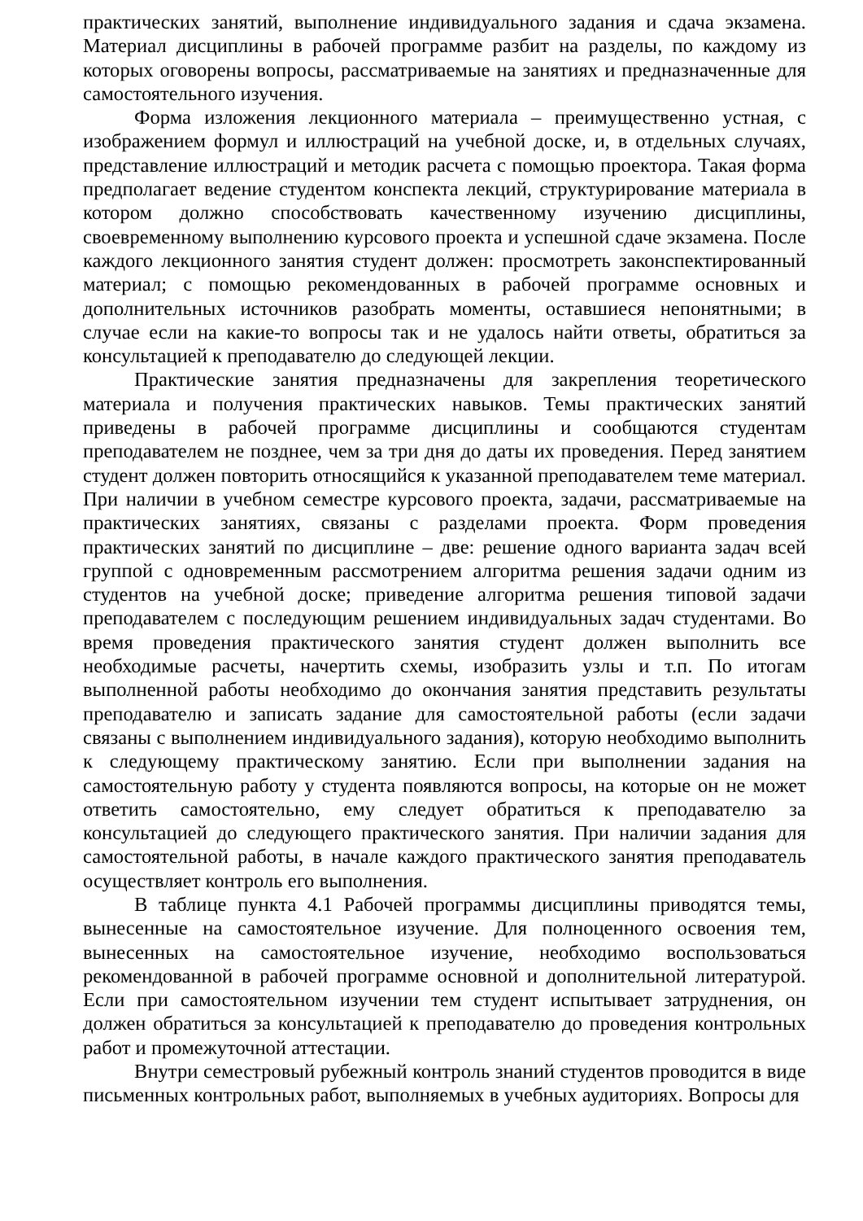практических занятий, выполнение индивидуального задания и сдача экзамена. Материал дисциплины в рабочей программе разбит на разделы, по каждому из которых оговорены вопросы, рассматриваемые на занятиях и предназначенные для самостоятельного изучения.
Форма изложения лекционного материала – преимущественно устная, с изображением формул и иллюстраций на учебной доске, и, в отдельных случаях, представление иллюстраций и методик расчета с помощью проектора. Такая форма предполагает ведение студентом конспекта лекций, структурирование материала в котором должно способствовать качественному изучению дисциплины, своевременному выполнению курсового проекта и успешной сдаче экзамена. После каждого лекционного занятия студент должен: просмотреть законспектированный материал; с помощью рекомендованных в рабочей программе основных и дополнительных источников разобрать моменты, оставшиеся непонятными; в случае если на какие-то вопросы так и не удалось найти ответы, обратиться за консультацией к преподавателю до следующей лекции.
Практические занятия предназначены для закрепления теоретического материала и получения практических навыков. Темы практических занятий приведены в рабочей программе дисциплины и сообщаются студентам преподавателем не позднее, чем за три дня до даты их проведения. Перед занятием студент должен повторить относящийся к указанной преподавателем теме материал. При наличии в учебном семестре курсового проекта, задачи, рассматриваемые на практических занятиях, связаны с разделами проекта. Форм проведения практических занятий по дисциплине – две: решение одного варианта задач всей группой с одновременным рассмотрением алгоритма решения задачи одним из студентов на учебной доске; приведение алгоритма решения типовой задачи преподавателем с последующим решением индивидуальных задач студентами. Во время проведения практического занятия студент должен выполнить все необходимые расчеты, начертить схемы, изобразить узлы и т.п. По итогам выполненной работы необходимо до окончания занятия представить результаты преподавателю и записать задание для самостоятельной работы (если задачи связаны с выполнением индивидуального задания), которую необходимо выполнить к следующему практическому занятию. Если при выполнении задания на самостоятельную работу у студента появляются вопросы, на которые он не может ответить самостоятельно, ему следует обратиться к преподавателю за консультацией до следующего практического занятия. При наличии задания для самостоятельной работы, в начале каждого практического занятия преподаватель осуществляет контроль его выполнения.
В таблице пункта 4.1 Рабочей программы дисциплины приводятся темы, вынесенные на самостоятельное изучение. Для полноценного освоения тем, вынесенных на самостоятельное изучение, необходимо воспользоваться рекомендованной в рабочей программе основной и дополнительной литературой. Если при самостоятельном изучении тем студент испытывает затруднения, он должен обратиться за консультацией к преподавателю до проведения контрольных работ и промежуточной аттестации.
Внутри семестровый рубежный контроль знаний студентов проводится в виде письменных контрольных работ, выполняемых в учебных аудиториях. Вопросы для